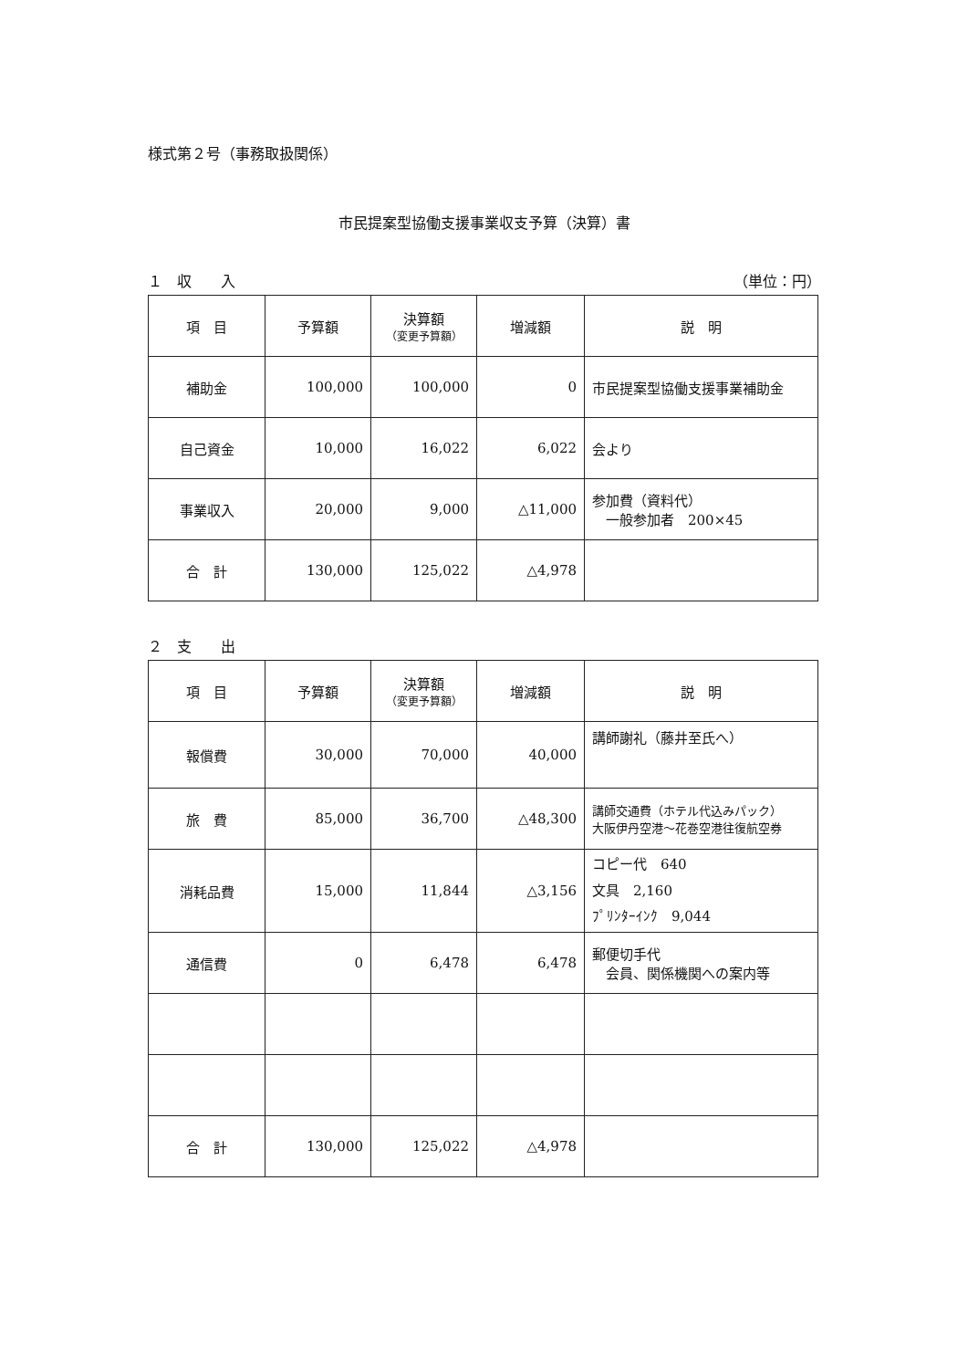様式第２号（事務取扱関係）
市民提案型協働支援事業収支予算（決算）書
１　収　　入 （単位：円）
| 項 目 | 予算額 | 決算額 （変更予算額） | 増減額 | 説 明 |
| --- | --- | --- | --- | --- |
| 補助金 | 100,000 | 100,000 | 0 | 市民提案型協働支援事業補助金 |
| 自己資金 | 10,000 | 16,022 | 6,022 | 会より |
| 事業収入 | 20,000 | 9,000 | △11,000 | 参加費（資料代） 一般参加者 200×45 |
| 合 計 | 130,000 | 125,022 | △4,978 | |
２　支　　出
| 項 目 | 予算額 | 決算額 （変更予算額） | 増減額 | 説 明 |
| --- | --- | --- | --- | --- |
| 報償費 | 30,000 | 70,000 | 40,000 | 講師謝礼（藤井至氏へ） |
| 旅 費 | 85,000 | 36,700 | △48,300 | 講師交通費（ホテル代込みパック） 大阪伊丹空港～花巻空港往復航空券 |
| 消耗品費 | 15,000 | 11,844 | △3,156 | コピー代 640 文具 2,160 ﾌﾟﾘﾝﾀｰｲﾝｸ 9,044 |
| 通信費 | 0 | 6,478 | 6,478 | 郵便切手代 会員、関係機関への案内等 |
| 合 計 | 130,000 | 125,022 | △4,978 | |